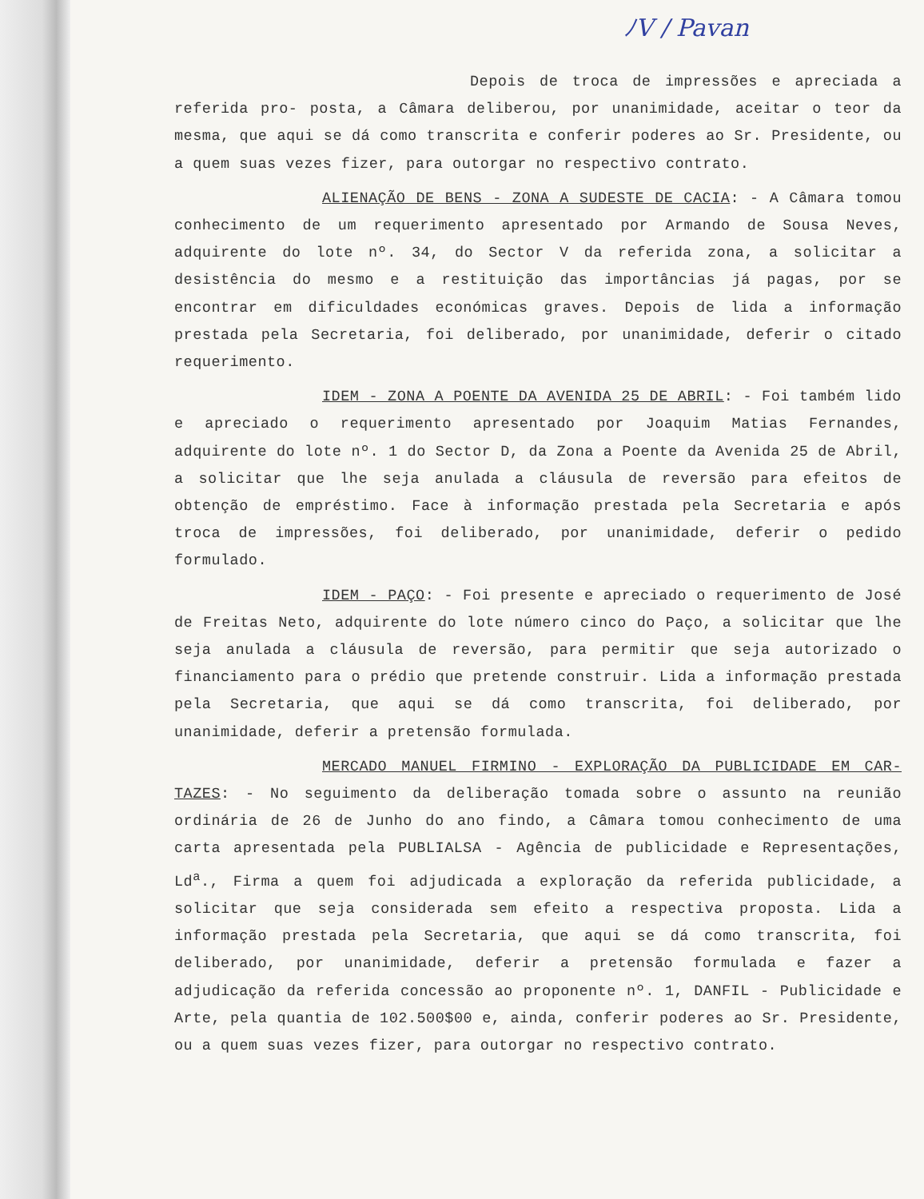ﾉV / Pavan
Depois de troca de impressões e apreciada a referida pro- posta, a Câmara deliberou, por unanimidade, aceitar o teor da mesma, que aqui se dá como transcrita e conferir poderes ao Sr. Presidente, ou a quem suas vezes fizer, para outorgar no respectivo contrato.
ALIENAÇÃO DE BENS - ZONA A SUDESTE DE CACIA: - A Câmara tomou conhecimento de um requerimento apresentado por Armando de Sousa Neves, adquirente do lote nº. 34, do Sector V da referida zona, a solicitar a desistência do mesmo e a restituição das importâncias já pagas, por se encontrar em dificuldades económicas graves. Depois de lida a informação prestada pela Secretaria, foi deliberado, por unanimidade, deferir o citado requerimento.
IDEM - ZONA A POENTE DA AVENIDA 25 DE ABRIL: - Foi também lido e apreciado o requerimento apresentado por Joaquim Matias Fernandes, adquirente do lote nº. 1 do Sector D, da Zona a Poente da Avenida 25 de Abril, a solicitar que lhe seja anulada a cláusula de reversão para efeitos de obtenção de empréstimo. Face à informação prestada pela Secretaria e após troca de impressões, foi deliberado, por unanimidade, deferir o pedido formulado.
IDEM - PAÇO: - Foi presente e apreciado o requerimento de José de Freitas Neto, adquirente do lote número cinco do Paço, a solicitar que lhe seja anulada a cláusula de reversão, para permitir que seja autorizado o financiamento para o prédio que pretende construir. Lida a informação prestada pela Secretaria, que aqui se dá como transcrita, foi deliberado, por unanimidade, deferir a pretensão formulada.
MERCADO MANUEL FIRMINO - EXPLORAÇÃO DA PUBLICIDADE EM CAR- TAZES: - No seguimento da deliberação tomada sobre o assunto na reunião ordinária de 26 de Junho do ano findo, a Câmara tomou conhecimento de uma carta apresentada pela PUBLIALSA - Agência de publicidade e Representações, Ld<sup>a</sup>., Firma a quem foi adjudicada a exploração da referida publicidade, a solicitar que seja considerada sem efeito a respectiva proposta. Lida a informação prestada pela Secretaria, que aqui se dá como transcrita, foi deliberado, por unanimidade, deferir a pretensão formulada e fazer a adjudicação da referida concessão ao proponente nº. 1, DANFIL - Publicidade e Arte, pela quantia de 102.500$00 e, ainda, conferir poderes ao Sr. Presidente, ou a quem suas vezes fizer, para outorgar no respectivo contrato.